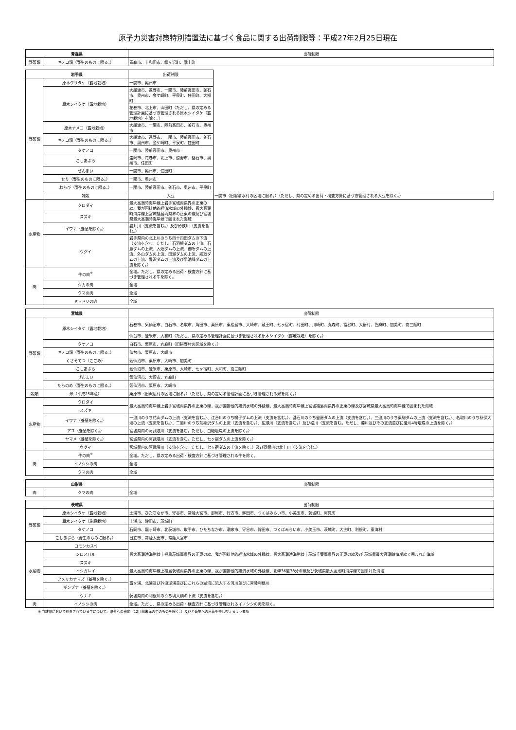原子力災害対策特別措置法に基づく食品に関する出荷制限等：平成27年2月25日現在
| 青森県 | | 出荷制限 |
| --- | --- | --- |
| 野菜類 | キノコ類（野生のものに限る。） | 青森市、十和田市、鰺ヶ沢町、階上町 |
| 岩手県 | | 出荷制限 | |
| --- | --- | --- | --- |
| 野菜類 | 原木クリタケ（露地栽培） | 一関市、奥州市 | |
| | 原木シイタケ（露地栽培） | 大船渡市、遠野市、一関市、陸前高田市、釜石市、奥州市、金ケ崎町、平泉町、住田町、大槌町 | |
| | | 花巻市、北上市、山田町（ただし、県の定める管理計画に基づき管理される原木シイタケ（露地栽培）を除く。） | |
| | 原木ナメコ（露地栽培） | 大船渡市、一関市、陸前高田市、釜石市、奥州市 | |
| | キノコ類（野生のものに限る。） | 大船渡市、遠野市、一関市、陸前高田市、釜石市、奥州市、金ケ崎町、平泉町、住田町 | |
| | タケノコ | 一関市、陸前高田市、奥州市 | |
| | こしあぶら | 盛岡市、花巻市、北上市、遠野市、釜石市、奥州市、住田町 | |
| | ぜんまい | 一関市、奥州市、住田町 | |
| | せり（野生のものに限る。） | 一関市、奥州市 | |
| | わらび（野生のものに限る。） | 一関市、陸前高田市、釜石市、奥州市、平泉町 | |
| | 雑穀 | 大豆 | 一関市（旧磐清水村の区域に限る。）（ただし、県の定める出荷・検査方針に基づき管理される大豆を除く。） |
| 水産物 | クロダイ | 最大高潮時海岸線上岩手宮城両県界の正東の線、我が国排他的経済水域の外縁線、最大高潮時海岸線上宮城福島両県界の正東の線及び宮城県最大高潮時海岸線で囲まれた海域 | |
| | スズキ | | |
| | イワナ（養殖を除く。） | 磐井川（支流を含む。）及び砂鉄川（支流を含む。） | |
| | ウグイ | 岩手県内の北上川のうち四十四田ダムの下流（支流を含む。ただし、石羽根ダムの上流、石淵ダムの上流、入畑ダムの上流、御所ダムの上流、外山ダムの上流、田瀬ダムの上流、綱取ダムの上流、豊沢ダムの上流及び早池峰ダムの上流を除く。） | |
| 肉 | 牛の肉<sup>※</sup> | 全域。ただし、県の定める出荷・検査方針に基づき管理される牛を除く。 | |
| | シカの肉 | 全域 | |
| | クマの肉 | 全域 | |
| | ヤマドリの肉 | 全域 | |
| 宮城県 | | 出荷制限 |
| --- | --- | --- |
| 野菜類 | 原木シイタケ（露地栽培） | 石巻市、気仙沼市、白石市、名取市、角田市、栗原市、東松島市、大崎市、蔵王町、七ヶ宿町、村田町、川崎町、丸森町、富谷町、大衡村、色麻町、加美町、南三陸町 |
| | | 仙台市、登米市、大和町（ただし、県の定める管理計画に基づき管理される原木シイタケ（露地栽培）を除く。） |
| | タケノコ | 白石市、栗原市、丸森町（旧耕野村の区域を除く。） |
| | キノコ類（野生のものに限る。） | 仙台市、栗原市、大崎市 |
| | くさそてつ（こごみ） | 気仙沼市、栗原市、大崎市、加美町 |
| | こしあぶら | 気仙沼市、登米市、栗原市、大崎市、七ヶ宿町、大和町、南三陸町 |
| | ぜんまい | 気仙沼市、大崎市、丸森町 |
| | たらのめ（野生のものに限る。） | 気仙沼市、栗原市、大崎市 |
| 穀類 | 米（平成25年産） | 栗原市（旧沢辺村の区域に限る。）（ただし、県の定める管理計画に基づき管理される米を除く。） |
| 水産物 | クロダイ | 最大高潮時海岸線上岩手宮城両県界の正東の線、我が国排他的経済水域の外縁線、最大高潮時海岸線上宮城福島両県界の正東の線及び宮城県最大高潮時海岸線で囲まれた海域 |
| | スズキ | |
| | イワナ（養殖を除く。） | 一迫川のうち花山ダムの上流（支流を含む。）、江合川のうち鳴子ダムの上流（支流を含む。）、碁石川のうち釜房ダムの上流（支流を含む。）、三迫川のうち栗駒ダムの上流（支流を含む。）、名取川のうち秋保大滝の上流（支流を含む。）、二迫川のうち荒砥沢ダムの上流（支流を含む。）、広瀬川（支流を含む。）及び松川（支流を含む。ただし、濁川及びその支流並びに澄川4号堰堤の上流を除く。） |
| | アユ（養殖を除く。） | 宮城県内の阿武隈川（支流を含む。ただし、白幡堰堤の上流を除く。） |
| | ヤマメ（養殖を除く。） | 宮城県内の阿武隈川（支流を含む。ただし、七ヶ宿ダムの上流を除く。） |
| | ウグイ | 宮城県内の阿武隈川（支流を含む。ただし、七ヶ宿ダムの上流を除く。）及び同県内の北上川（支流を含む。） |
| 肉 | 牛の肉<sup>※</sup> | 全域。ただし、県の定める出荷・検査方針に基づき管理される牛を除く。 |
| | イノシシの肉 | 全域 |
| | クマの肉 | 全域 |
| 山形県 | | 出荷制限 |
| --- | --- | --- |
| 肉 | クマの肉 | 全域 |
| 茨城県 | | 出荷制限 |
| --- | --- | --- |
| 野菜類 | 原木シイタケ（露地栽培） | 土浦市、ひたちなか市、守谷市、常陸大宮市、那珂市、行方市、鉾田市、つくばみらい市、小美玉市、茨城町、阿見町 |
| | 原木シイタケ（施設栽培） | 土浦市、鉾田市、茨城町 |
| | タケノコ | 石岡市、龍ヶ崎市、北茨城市、取手市、ひたちなか市、潮来市、守谷市、鉾田市、つくばみらい市、小美玉市、茨城町、大洗町、利根町、東海村 |
| | こしあぶら（野生のものに限る。） | 日立市、常陸太田市、常陸大宮市 |
| 水産物 | コモンカスベ | 最大高潮時海岸線上福島茨城両県界の正東の線、我が国排他的経済水域の外縁線、最大高潮時海岸線上茨城千葉両県界の正東の線及び 茨城県最大高潮時海岸線で囲まれた海域 |
| | シロメバル | |
| | スズキ | |
| | イシガレイ | 最大高潮時海岸線上福島茨城両県界の正東の線、我が国排他的経済水域の外縁線、北緯36度38分の線及び茨城県最大高潮時海岸線で囲まれた海域 |
| | アメリカナマズ（養殖を除く。） | 霞ヶ浦、北浦及び外浪逆浦並びにこれらの湖沼に流入する河川並びに常陸利根川 |
| | ギンブナ（養殖を除く。） | |
| | ウナギ | 茨城県内の利根川のうち境大橋の下流（支流を含む。） |
| 肉 | イノシシの肉 | 全域。ただし、県の定める出荷・検査方針に基づき管理されるイノシシの肉を除く。 |
※ 当該県において飼養されている牛について、県外への移動（12月齢未満の牛のものを除く。）及びと畜場への出荷を差し控えるよう要請